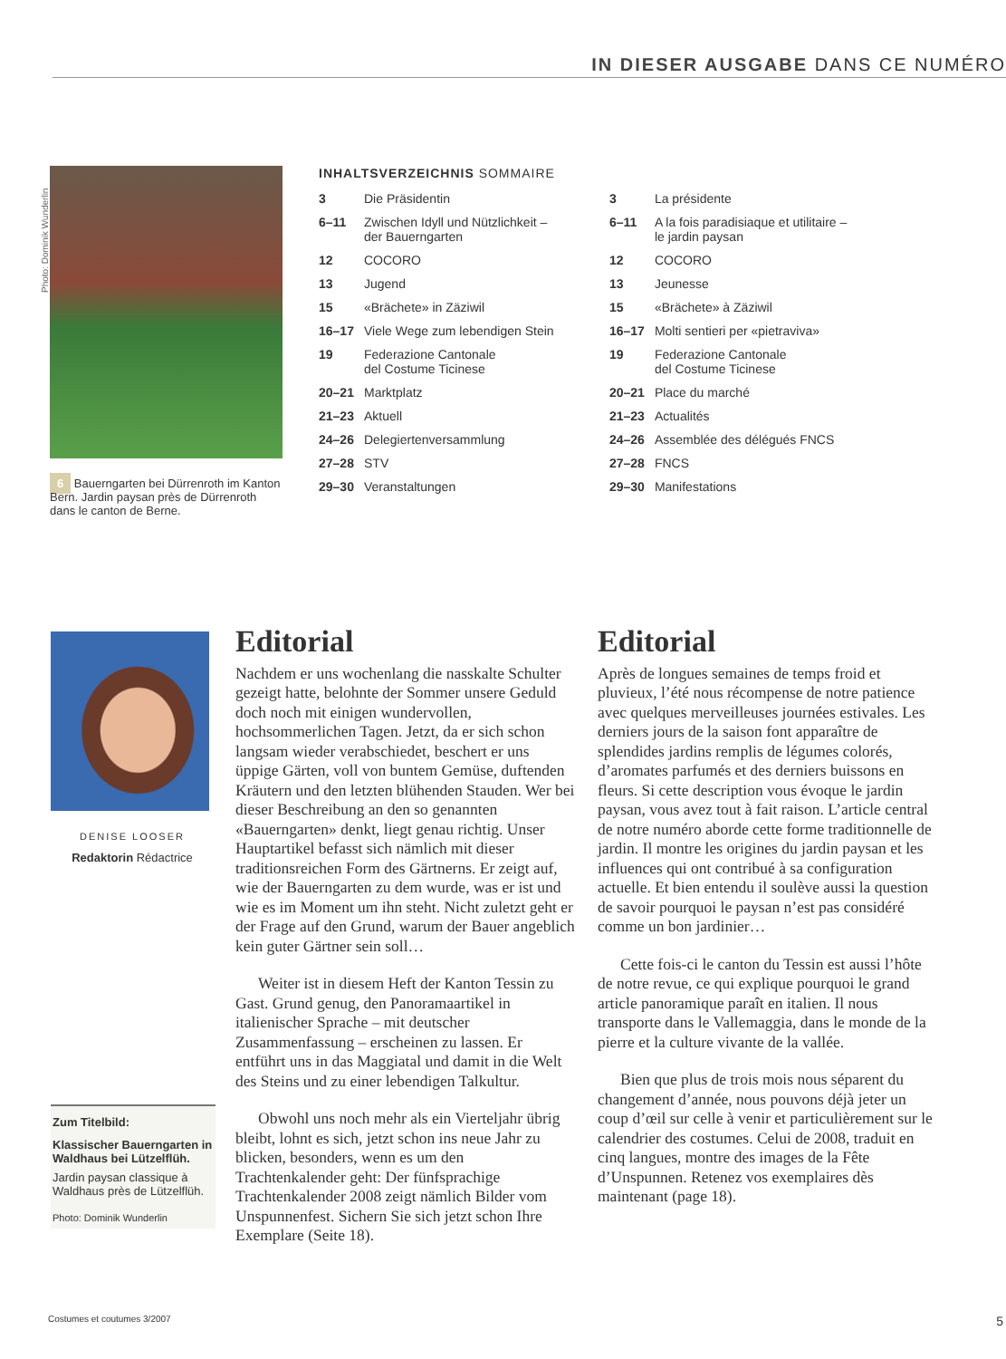IN DIESER AUSGABE DANS CE NUMÉRO
Photo: Dominik Wunderlin
6 Bauerngarten bei Dürrenroth im Kanton Bern. Jardin paysan près de Dürrenroth dans le canton de Berne.
INHALTSVERZEICHNIS SOMMAIRE
| 3 | Die Präsidentin |
| 6–11 | Zwischen Idyll und Nützlichkeit – der Bauerngarten |
| 12 | COCORO |
| 13 | Jugend |
| 15 | «Brächete» in Zäziwil |
| 16–17 | Viele Wege zum lebendigen Stein |
| 19 | Federazione Cantonale del Costume Ticinese |
| 20–21 | Marktplatz |
| 21–23 | Aktuell |
| 24–26 | Delegiertenversammlung |
| 27–28 | STV |
| 29–30 | Veranstaltungen |
| 3 | La présidente |
| 6–11 | A la fois paradisiaque et utilitaire – le jardin paysan |
| 12 | COCORO |
| 13 | Jeunesse |
| 15 | «Brächete» à Zäziwil |
| 16–17 | Molti sentieri per «pietraviva» |
| 19 | Federazione Cantonale del Costume Ticinese |
| 20–21 | Place du marché |
| 21–23 | Actualités |
| 24–26 | Assemblée des délégués FNCS |
| 27–28 | FNCS |
| 29–30 | Manifestations |
DENISE LOOSER
Redaktorin Rédactrice
Zum Titelbild:
Klassischer Bauerngarten in Waldhaus bei Lützelflüh.
Jardin paysan classique à Waldhaus près de Lützelflüh.
Photo: Dominik Wunderlin
Editorial
Nachdem er uns wochenlang die nasskalte Schulter gezeigt hatte, belohnte der Sommer unsere Geduld doch noch mit einigen wundervollen, hochsommerlichen Tagen. Jetzt, da er sich schon langsam wieder verabschiedet, beschert er uns üppige Gärten, voll von buntem Gemüse, duftenden Kräutern und den letzten blühenden Stauden. Wer bei dieser Beschreibung an den so genannten «Bauerngarten» denkt, liegt genau richtig. Unser Hauptartikel befasst sich nämlich mit dieser traditionsreichen Form des Gärtnerns. Er zeigt auf, wie der Bauerngarten zu dem wurde, was er ist und wie es im Moment um ihn steht. Nicht zuletzt geht er der Frage auf den Grund, warum der Bauer angeblich kein guter Gärtner sein soll…
Weiter ist in diesem Heft der Kanton Tessin zu Gast. Grund genug, den Panoramaartikel in italienischer Sprache – mit deutscher Zusammenfassung – erscheinen zu lassen. Er entführt uns in das Maggiatal und damit in die Welt des Steins und zu einer lebendigen Talkultur.
Obwohl uns noch mehr als ein Vierteljahr übrig bleibt, lohnt es sich, jetzt schon ins neue Jahr zu blicken, besonders, wenn es um den Trachtenkalender geht: Der fünfsprachige Trachtenkalender 2008 zeigt nämlich Bilder vom Unspunnenfest. Sichern Sie sich jetzt schon Ihre Exemplare (Seite 18).
Editorial
Après de longues semaines de temps froid et pluvieux, l’été nous récompense de notre patience avec quelques merveilleuses journées estivales. Les derniers jours de la saison font apparaître de splendides jardins remplis de légumes colorés, d’aromates parfumés et des derniers buissons en fleurs. Si cette description vous évoque le jardin paysan, vous avez tout à fait raison. L’article central de notre numéro aborde cette forme traditionnelle de jardin. Il montre les origines du jardin paysan et les influences qui ont contribué à sa configuration actuelle. Et bien entendu il soulève aussi la question de savoir pourquoi le paysan n’est pas considéré comme un bon jardinier…
Cette fois-ci le canton du Tessin est aussi l’hôte de notre revue, ce qui explique pourquoi le grand article panoramique paraît en italien. Il nous transporte dans le Vallemaggia, dans le monde de la pierre et la culture vivante de la vallée.
Bien que plus de trois mois nous séparent du changement d’année, nous pouvons déjà jeter un coup d’œil sur celle à venir et particulièrement sur le calendrier des costumes. Celui de 2008, traduit en cinq langues, montre des images de la Fête d’Unspunnen. Retenez vos exemplaires dès maintenant (page 18).
Costumes et coutumes 3/2007 5